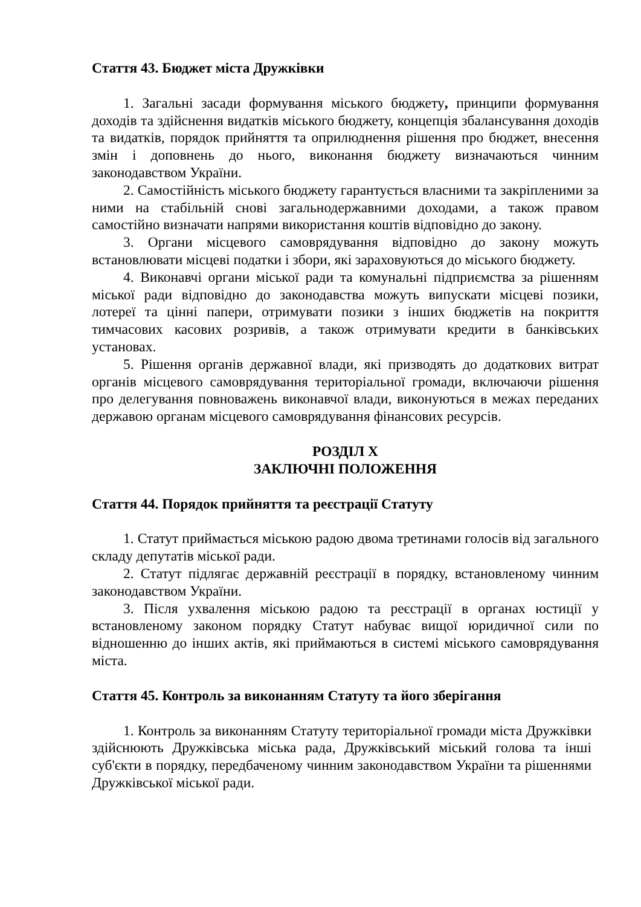Стаття 43. Бюджет міста Дружківки
1. Загальні засади формування міського бюджету, принципи формування доходів та здійснення видатків міського бюджету, концепція збалансування доходів та видатків, порядок прийняття та оприлюднення рішення про бюджет, внесення змін і доповнень до нього, виконання бюджету визначаються чинним законодавством України.
2. Самостійність міського бюджету гарантується власними та закріпленими за ними на стабільній снові загальнодержавними доходами, а також правом самостійно визначати напрями використання коштів відповідно до закону.
3. Органи місцевого самоврядування відповідно до закону можуть встановлювати місцеві податки і збори, які зараховуються до міського бюджету.
4. Виконавчі органи міської ради та комунальні підприємства за рішенням міської ради відповідно до законодавства можуть випускати місцеві позики, лотереї та цінні папери, отримувати позики з інших бюджетів на покриття тимчасових касових розривів, а також отримувати кредити в банківських установах.
5. Рішення органів державної влади, які призводять до додаткових витрат органів місцевого самоврядування територіальної громади, включаючи рішення про делегування повноважень виконавчої влади, виконуються в межах переданих державою органам місцевого самоврядування фінансових ресурсів.
РОЗДІЛ X
ЗАКЛЮЧНІ ПОЛОЖЕННЯ
Стаття 44. Порядок прийняття та реєстрації Статуту
1. Статут приймається міською радою двома третинами голосів від загального складу депутатів міської ради.
2. Статут підлягає державній реєстрації в порядку, встановленому чинним законодавством України.
3. Після ухвалення міською радою та реєстрації в органах юстиції у встановленому законом порядку Статут набуває вищої юридичної сили по відношенню до інших актів, які приймаються в системі міського самоврядування міста.
Стаття 45. Контроль за виконанням Статуту та його зберігання
1. Контроль за виконанням Статуту територіальної громади міста Дружківки здійснюють Дружківська міська рада, Дружківський міський голова та інші суб'єкти в порядку, передбаченому чинним законодавством України та рішеннями Дружківської міської ради.